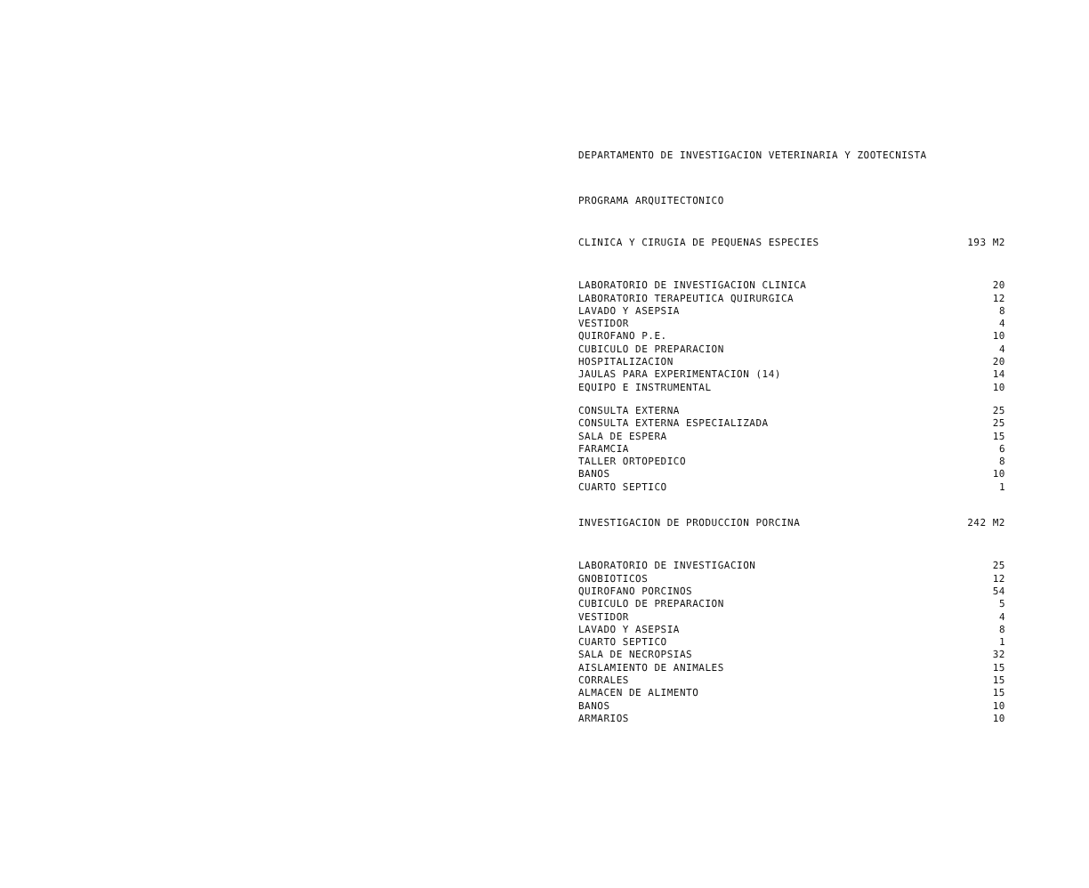DEPARTAMENTO DE INVESTIGACION VETERINARIA Y ZOOTECNISTA
PROGRAMA ARQUITECTONICO
| CLINICA Y CIRUGIA DE PEQUENAS ESPECIES | 193 M2 |
| LABORATORIO DE INVESTIGACION CLINICA | 20 |
| LABORATORIO TERAPEUTICA QUIRURGICA | 12 |
| LAVADO Y ASEPSIA | 8 |
| VESTIDOR | 4 |
| QUIROFANO P.E. | 10 |
| CUBICULO DE PREPARACION | 4 |
| HOSPITALIZACION | 20 |
| JAULAS PARA EXPERIMENTACION (14) | 14 |
| EQUIPO E INSTRUMENTAL | 10 |
| CONSULTA EXTERNA | 25 |
| CONSULTA EXTERNA ESPECIALIZADA | 25 |
| SALA DE ESPERA | 15 |
| FARAMCIA | 6 |
| TALLER ORTOPEDICO | 8 |
| BANOS | 10 |
| CUARTO SEPTICO | 1 |
| INVESTIGACION DE PRODUCCION PORCINA | 242 M2 |
| LABORATORIO DE INVESTIGACION | 25 |
| GNOBIOTICOS | 12 |
| QUIROFANO PORCINOS | 54 |
| CUBICULO DE PREPARACION | 5 |
| VESTIDOR | 4 |
| LAVADO Y ASEPSIA | 8 |
| CUARTO SEPTICO | 1 |
| SALA DE NECROPSIAS | 32 |
| AISLAMIENTO DE ANIMALES | 15 |
| CORRALES | 15 |
| ALMACEN DE ALIMENTO | 15 |
| BANOS | 10 |
| ARMARIOS | 10 |